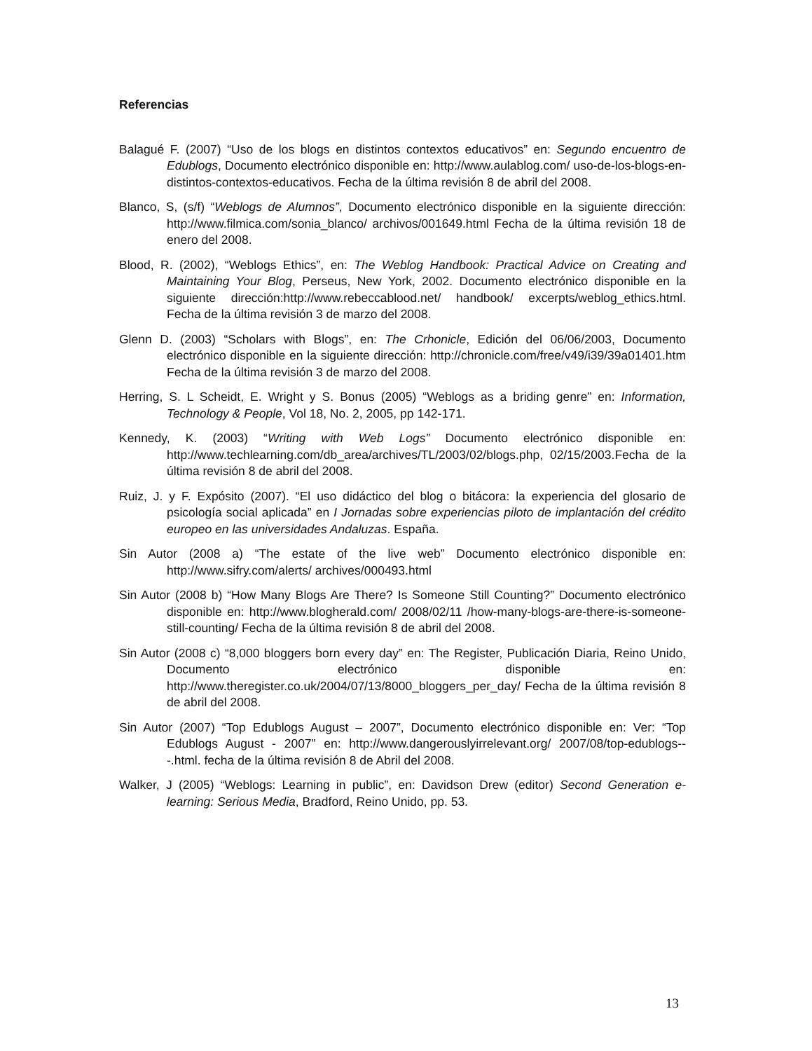Referencias
Balagué F. (2007) “Uso de los blogs en distintos contextos educativos” en: Segundo encuentro de Edublogs, Documento electrónico disponible en: http://www.aulablog.com/ uso-de-los-blogs-en-distintos-contextos-educativos. Fecha de la última revisión 8 de abril del 2008.
Blanco, S, (s/f) “Weblogs de Alumnos”, Documento electrónico disponible en la siguiente dirección: http://www.filmica.com/sonia_blanco/ archivos/001649.html Fecha de la última revisión 18 de enero del 2008.
Blood, R. (2002), “Weblogs Ethics”, en: The Weblog Handbook: Practical Advice on Creating and Maintaining Your Blog, Perseus, New York, 2002. Documento electrónico disponible en la siguiente dirección:http://www.rebeccablood.net/ handbook/ excerpts/weblog_ethics.html. Fecha de la última revisión 3 de marzo del 2008.
Glenn D. (2003) “Scholars with Blogs”, en: The Crhonicle, Edición del 06/06/2003, Documento electrónico disponible en la siguiente dirección: http://chronicle.com/free/v49/i39/39a01401.htm Fecha de la última revisión 3 de marzo del 2008.
Herring, S. L Scheidt, E. Wright y S. Bonus (2005) “Weblogs as a briding genre” en: Information, Technology & People, Vol 18, No. 2, 2005, pp 142-171.
Kennedy, K. (2003) “Writing with Web Logs” Documento electrónico disponible en: http://www.techlearning.com/db_area/archives/TL/2003/02/blogs.php, 02/15/2003.Fecha de la última revisión 8 de abril del 2008.
Ruiz, J. y F. Expósito (2007). “El uso didáctico del blog o bitácora: la experiencia del glosario de psicología social aplicada” en I Jornadas sobre experiencias piloto de implantación del crédito europeo en las universidades Andaluzas. España.
Sin Autor (2008 a) “The estate of the live web” Documento electrónico disponible en: http://www.sifry.com/alerts/ archives/000493.html
Sin Autor (2008 b) “How Many Blogs Are There? Is Someone Still Counting?” Documento electrónico disponible en: http://www.blogherald.com/ 2008/02/11 /how-many-blogs-are-there-is-someone-still-counting/ Fecha de la última revisión 8 de abril del 2008.
Sin Autor (2008 c) “8,000 bloggers born every day” en: The Register, Publicación Diaria, Reino Unido, Documento electrónico disponible en: http://www.theregister.co.uk/2004/07/13/8000_bloggers_per_day/ Fecha de la última revisión 8 de abril del 2008.
Sin Autor (2007) “Top Edublogs August – 2007”, Documento electrónico disponible en: Ver: “Top Edublogs August - 2007” en: http://www.dangerouslyirrelevant.org/ 2007/08/top-edublogs---.html. fecha de la última revisión 8 de Abril del 2008.
Walker, J (2005) “Weblogs: Learning in public”, en: Davidson Drew (editor) Second Generation e-learning: Serious Media, Bradford, Reino Unido, pp. 53.
13